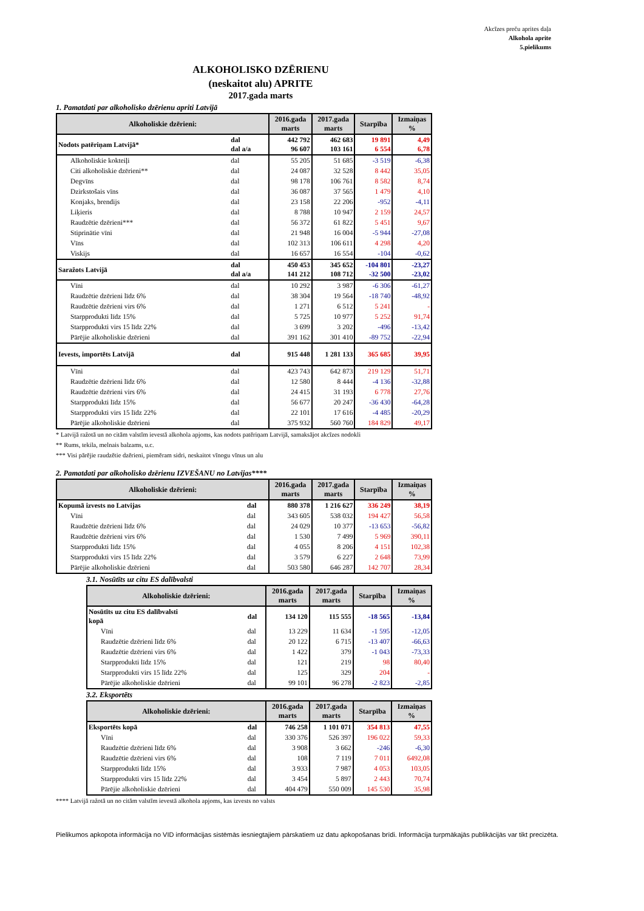Akcīzes preču aprites daļa
Alkohola aprite
5.pielikums
ALKOHOLISKO DZĒRIENU
(neskaitot alu) APRITE
2017.gada marts
1. Pamatdati par alkoholisko dzērienu apriti Latvijā
| Alkoholiskie dzērieni: | | 2016.gada marts | 2017.gada marts | Starpība | Izmaiņas % |
| --- | --- | --- | --- | --- | --- |
| Nodots patēriņam Latvijā* | dal dal a/a | 442 792 96 607 | 462 683 103 161 | 19 891 6 554 | 4,49 6,78 |
| Alkoholiskie kokteiļi | dal | 55 205 | 51 685 | -3 519 | -6,38 |
| Citi alkoholiskie dzērieni** | dal | 24 087 | 32 528 | 8 442 | 35,05 |
| Degvīns | dal | 98 178 | 106 761 | 8 582 | 8,74 |
| Dzirkstošais vīns | dal | 36 087 | 37 565 | 1 479 | 4,10 |
| Konjaks, brendijs | dal | 23 158 | 22 206 | -952 | -4,11 |
| Liķieris | dal | 8 788 | 10 947 | 2 159 | 24,57 |
| Raudzētie dzērieni*** | dal | 56 372 | 61 822 | 5 451 | 9,67 |
| Stiprinātie vīni | dal | 21 948 | 16 004 | -5 944 | -27,08 |
| Vīns | dal | 102 313 | 106 611 | 4 298 | 4,20 |
| Viskijs | dal | 16 657 | 16 554 | -104 | -0,62 |
| Saražots Latvijā | dal dal a/a | 450 453 141 212 | 345 652 108 712 | -104 801 -32 500 | -23,27 -23,02 |
| Vīni | dal | 10 292 | 3 987 | -6 306 | -61,27 |
| Raudzētie dzērieni līdz 6% | dal | 38 304 | 19 564 | -18 740 | -48,92 |
| Raudzētie dzērieni virs 6% | dal | 1 271 | 6 512 | 5 241 | - |
| Starpprodukti līdz 15% | dal | 5 725 | 10 977 | 5 252 | 91,74 |
| Starpprodukti virs 15 līdz 22% | dal | 3 699 | 3 202 | -496 | -13,42 |
| Pārējie alkoholiskie dzērieni | dal | 391 162 | 301 410 | -89 752 | -22,94 |
| Ievests, importēts Latvijā | dal | 915 448 | 1 281 133 | 365 685 | 39,95 |
| Vīni | dal | 423 743 | 642 873 | 219 129 | 51,71 |
| Raudzētie dzērieni līdz 6% | dal | 12 580 | 8 444 | -4 136 | -32,88 |
| Raudzētie dzērieni virs 6% | dal | 24 415 | 31 193 | 6 778 | 27,76 |
| Starpprodukti līdz 15% | dal | 56 677 | 20 247 | -36 430 | -64,28 |
| Starpprodukti virs 15 līdz 22% | dal | 22 101 | 17 616 | -4 485 | -20,29 |
| Pārējie alkoholiskie dzērieni | dal | 375 932 | 560 760 | 184 829 | 49,17 |
* Latvijā ražotā un no citām valstīm ievestā alkohola apjoms, kas nodots patēriņam Latvijā, samaksājot akcīzes nodokli
** Rums, tekila, melnais balzams, u.c.
*** Visi pārējie raudzētie dzērieni, piemēram sidri, neskaitot vīnogu vīnus un alu
2. Pamatdati par alkoholisko dzērienu IZVEŠANU no Latvijas****
| Alkoholiskie dzērieni: | | 2016.gada marts | 2017.gada marts | Starpība | Izmaiņas % |
| --- | --- | --- | --- | --- | --- |
| Kopumā izvests no Latvijas | dal | 880 378 | 1 216 627 | 336 249 | 38,19 |
| Vīni | dal | 343 605 | 538 032 | 194 427 | 56,58 |
| Raudzētie dzērieni līdz 6% | dal | 24 029 | 10 377 | -13 653 | -56,82 |
| Raudzētie dzērieni virs 6% | dal | 1 530 | 7 499 | 5 969 | 390,11 |
| Starpprodukti līdz 15% | dal | 4 055 | 8 206 | 4 151 | 102,38 |
| Starpprodukti virs 15 līdz 22% | dal | 3 579 | 6 227 | 2 648 | 73,99 |
| Pārējie alkoholiskie dzērieni | dal | 503 580 | 646 287 | 142 707 | 28,34 |
3.1. Nosūtīts uz citu ES dalībvalsti
| Alkoholiskie dzērieni: | | 2016.gada marts | 2017.gada marts | Starpība | Izmaiņas % |
| --- | --- | --- | --- | --- | --- |
| Nosūtīts uz citu ES dalībvalsti kopā | dal | 134 120 | 115 555 | -18 565 | -13,84 |
| Vīni | dal | 13 229 | 11 634 | -1 595 | -12,05 |
| Raudzētie dzērieni līdz 6% | dal | 20 122 | 6 715 | -13 407 | -66,63 |
| Raudzētie dzērieni virs 6% | dal | 1 422 | 379 | -1 043 | -73,33 |
| Starpprodukti līdz 15% | dal | 121 | 219 | 98 | 80,40 |
| Starpprodukti virs 15 līdz 22% | dal | 125 | 329 | 204 | - |
| Pārējie alkoholiskie dzērieni | dal | 99 101 | 96 278 | -2 823 | -2,85 |
3.2. Eksportēts
| Alkoholiskie dzērieni: | | 2016.gada marts | 2017.gada marts | Starpība | Izmaiņas % |
| --- | --- | --- | --- | --- | --- |
| Eksportēts kopā | dal | 746 258 | 1 101 071 | 354 813 | 47,55 |
| Vīni | dal | 330 376 | 526 397 | 196 022 | 59,33 |
| Raudzētie dzērieni līdz 6% | dal | 3 908 | 3 662 | -246 | -6,30 |
| Raudzētie dzērieni virs 6% | dal | 108 | 7 119 | 7 011 | 6492,08 |
| Starpprodukti līdz 15% | dal | 3 933 | 7 987 | 4 053 | 103,05 |
| Starpprodukti virs 15 līdz 22% | dal | 3 454 | 5 897 | 2 443 | 70,74 |
| Pārējie alkoholiskie dzērieni | dal | 404 479 | 550 009 | 145 530 | 35,98 |
**** Latvijā ražotā un no citām valstīm ievestā alkohola apjoms, kas izvests no valsts
Pielikumos apkopota informācija no VID informācijas sistēmās iesniegtajiem pārskatiem uz datu apkopošanas brīdi. Informācija turpmākajās publikācijās var tikt precizēta.